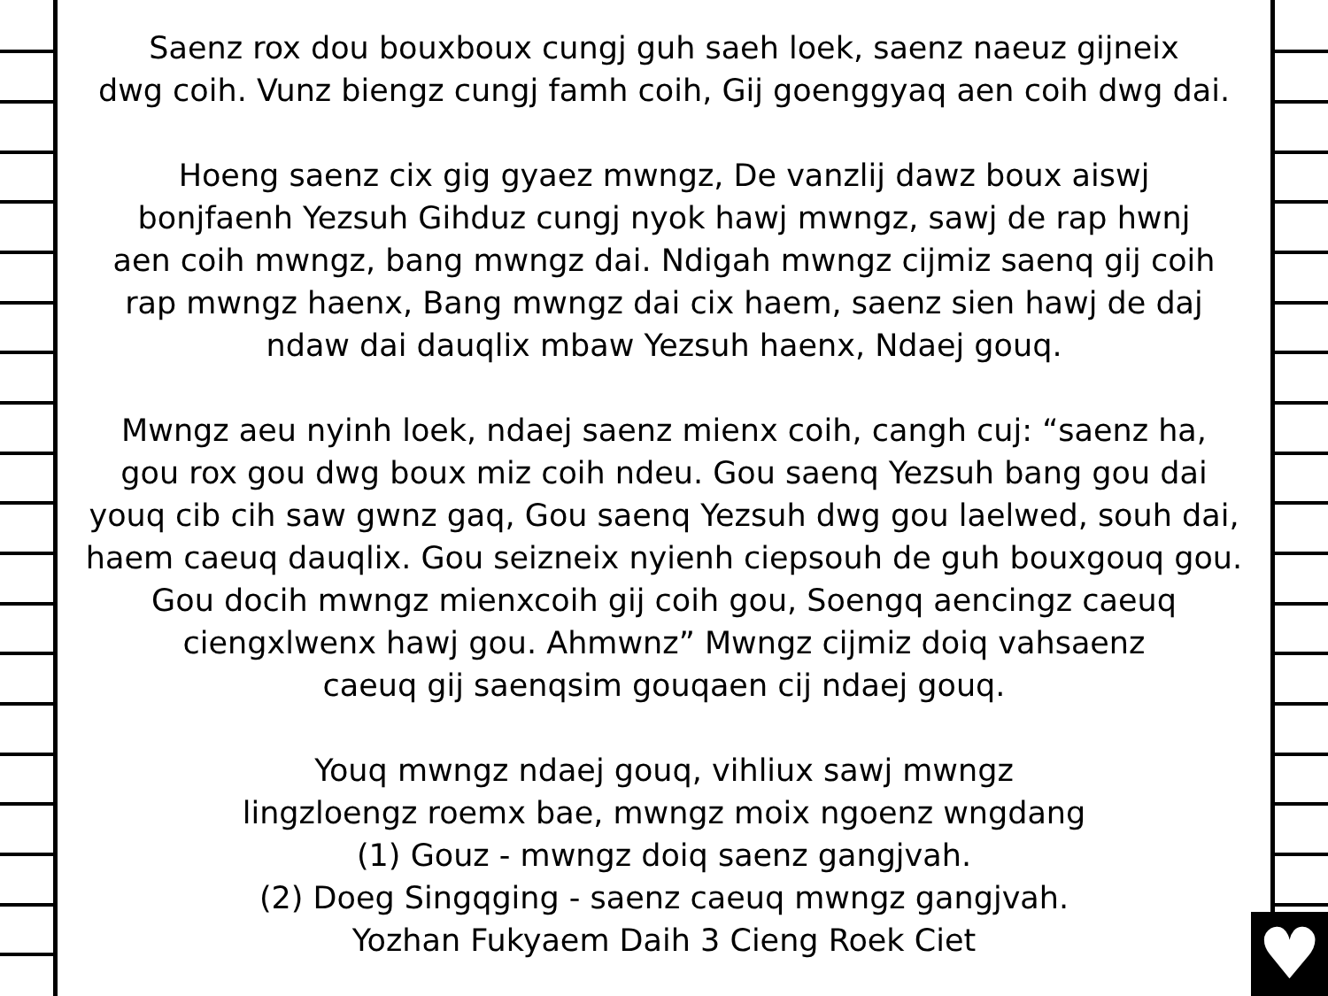♥
Saenz rox dou bouxboux cungj guh saeh loek, saenz naeuz gijneix
dwg coih. Vunz biengz cungj famh coih, Gij goenggyaq aen coih dwg dai.
Hoeng saenz cix gig gyaez mwngz, De vanzlij dawz boux aiswj
bonjfaenh Yezsuh Gihduz cungj nyok hawj mwngz, sawj de rap hwnj
aen coih mwngz, bang mwngz dai. Ndigah mwngz cijmiz saenq gij coih
rap mwngz haenx, Bang mwngz dai cix haem, saenz sien hawj de daj
ndaw dai dauqlix mbaw Yezsuh haenx, Ndaej gouq.
Mwngz aeu nyinh loek, ndaej saenz mienx coih, cangh cuj: “saenz ha,
gou rox gou dwg boux miz coih ndeu. Gou saenq Yezsuh bang gou dai
youq cib cih saw gwnz gaq, Gou saenq Yezsuh dwg gou laelwed, souh dai,
haem caeuq dauqlix. Gou seizneix nyienh ciepsouh de guh bouxgouq gou.
Gou docih mwngz mienxcoih gij coih gou, Soengq aencingz caeuq
ciengxlwenx hawj gou. Ahmwnz” Mwngz cijmiz doiq vahsaenz
caeuq gij saenqsim gouqaen cij ndaej gouq.
Youq mwngz ndaej gouq, vihliux sawj mwngz
lingzloengz roemx bae, mwngz moix ngoenz wngdang
(1) Gouz - mwngz doiq saenz gangjvah.
(2) Doeg Singqging - saenz caeuq mwngz gangjvah.
Yozhan Fukyaem Daih 3 Cieng Roek Ciet